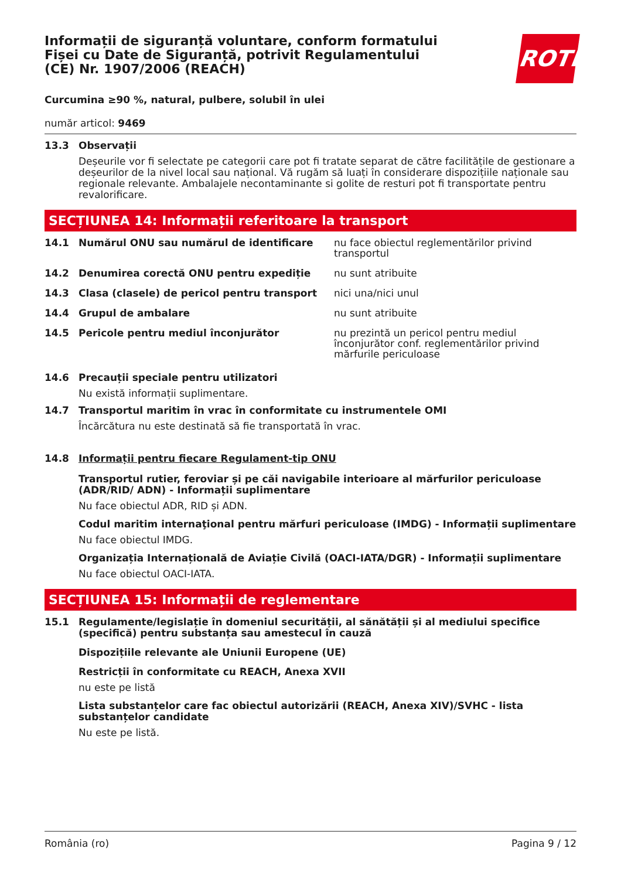ROTH
Informații de siguranță voluntare, conform formatului Fișei cu Date de Siguranță, potrivit Regulamentului (CE) Nr. 1907/2006 (REACH)
Curcumina ≥90 %, natural, pulbere, solubil în ulei
număr articol: 9469
13.3 Observații
Deșeurile vor fi selectate pe categorii care pot fi tratate separat de către facilitățile de gestionare a deșeurilor de la nivel local sau național. Vă rugăm să luați în considerare dispozițiile naționale sau regionale relevante. Ambalajele necontaminante si golite de resturi pot fi transportate pentru revalorificare.
SECȚIUNEA 14: Informații referitoare la transport
14.1 Numărul ONU sau numărul de identificare nu face obiectul reglementărilor privind transportul
14.2 Denumirea corectă ONU pentru expediție nu sunt atribuite
14.3 Clasa (clasele) de pericol pentru transport nici una/nici unul
14.4 Grupul de ambalare nu sunt atribuite
14.5 Pericole pentru mediul înconjurător nu prezintă un pericol pentru mediul înconjurător conf. reglementărilor privind mărfurile periculoase
14.6 Precauții speciale pentru utilizatori
Nu există informații suplimentare.
14.7 Transportul maritim în vrac în conformitate cu instrumentele OMI
Încărcătura nu este destinată să fie transportată în vrac.
14.8 Informații pentru fiecare Regulament-tip ONU
Transportul rutier, feroviar și pe căi navigabile interioare al mărfurilor periculoase (ADR/RID/ ADN) - Informații suplimentare
Nu face obiectul ADR, RID și ADN.
Codul maritim internaţional pentru mărfuri periculoase (IMDG) - Informații suplimentare
Nu face obiectul IMDG.
Organizația Internațională de Aviație Civilă (OACI-IATA/DGR) - Informații suplimentare
Nu face obiectul OACI-IATA.
SECȚIUNEA 15: Informații de reglementare
15.1 Regulamente/legislație în domeniul securității, al sănătății și al mediului specifice (specifică) pentru substanța sau amestecul în cauză
Dispozițiile relevante ale Uniunii Europene (UE)
Restricții în conformitate cu REACH, Anexa XVII
nu este pe listă
Lista substanțelor care fac obiectul autorizării (REACH, Anexa XIV)/SVHC - lista substanțelor candidate
Nu este pe listă.
România (ro) Pagina 9 / 12